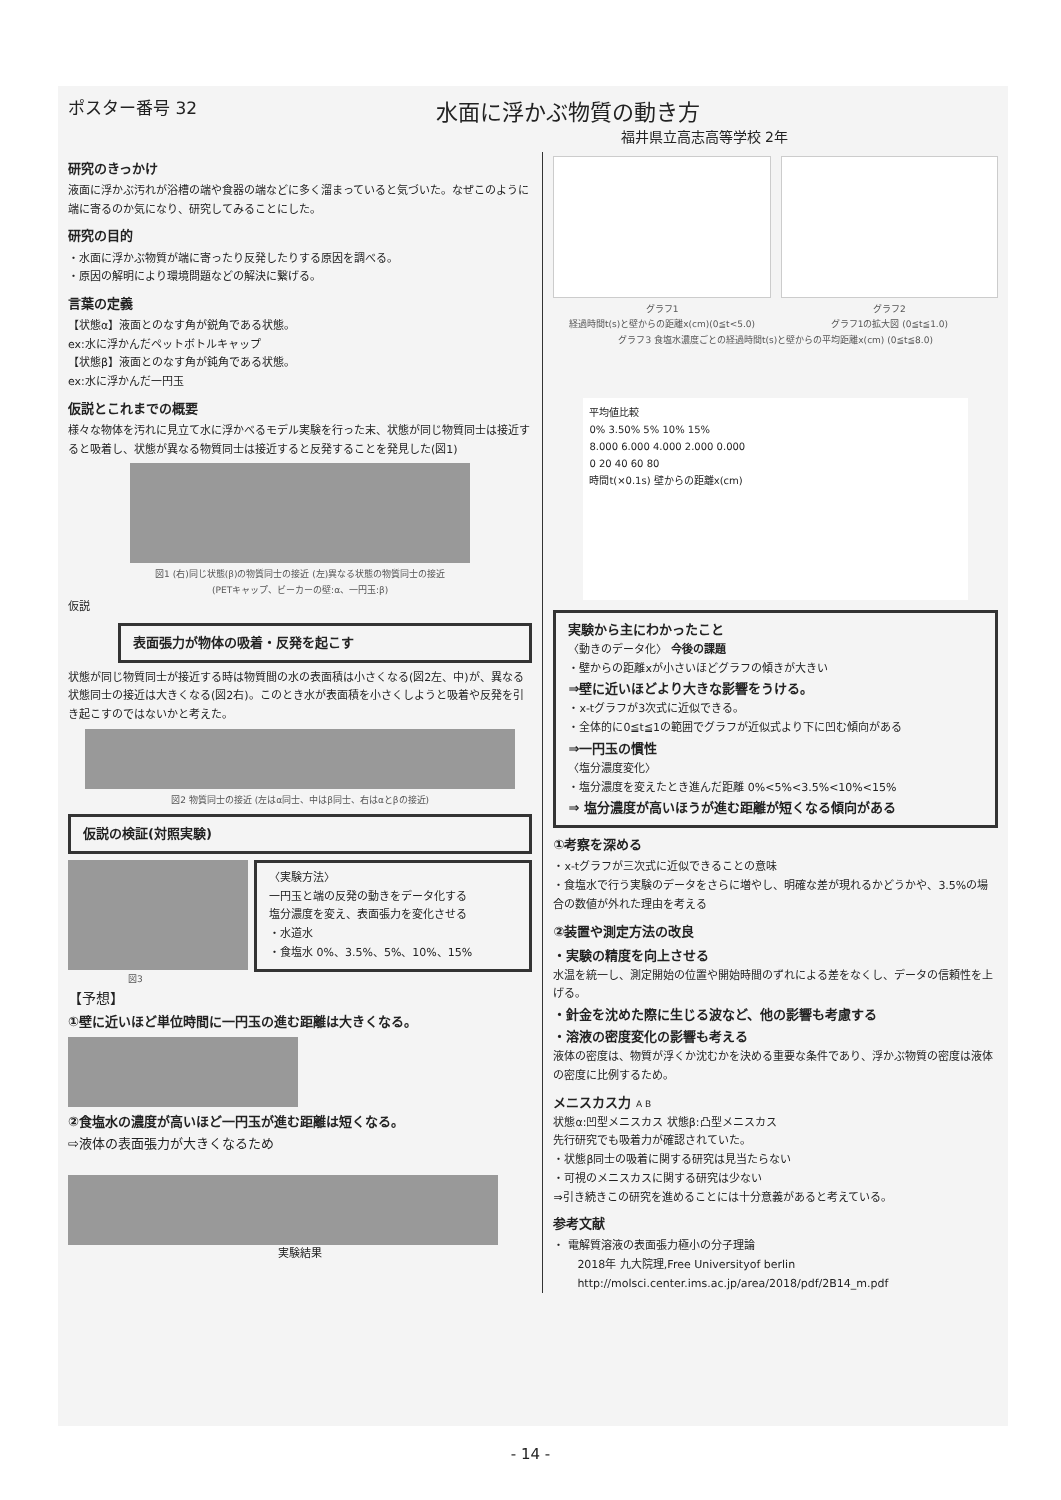ポスター番号 32 水面に浮かぶ物質の動き方
福井県立高志高等学校 2年
研究のきっかけ
液面に浮かぶ汚れが浴槽の端や食器の端などに多く溜まっていると気づいた。なぜこのように端に寄るのか気になり、研究してみることにした。
研究の目的
・水面に浮かぶ物質が端に寄ったり反発したりする原因を調べる。
・原因の解明により環境問題などの解決に繋げる。
言葉の定義
【状態α】液面とのなす角が鋭角である状態。
ex:水に浮かんだペットボトルキャップ
【状態β】液面とのなす角が鈍角である状態。
ex:水に浮かんだ一円玉
仮説とこれまでの概要
様々な物体を汚れに見立て水に浮かべるモデル実験を行った末、状態が同じ物質同士は接近すると吸着し、状態が異なる物質同士は接近すると反発することを発見した(図1)
図1 (右)同じ状態(β)の物質同士の接近 (左)異なる状態の物質同士の接近
(PETキャップ、ビーカーの壁:α、一円玉:β)
仮説
表面張力が物体の吸着・反発を起こす
状態が同じ物質同士が接近する時は物質間の水の表面積は小さくなる(図2左、中)が、異なる状態同士の接近は大きくなる(図2右)。このとき水が表面積を小さくしようと吸着や反発を引き起こすのではないかと考えた。
図2 物質同士の接近 (左はα同士、中はβ同士、右はαとβの接近)
仮説の検証(対照実験)
〈実験方法〉
一円玉と端の反発の動きをデータ化する
塩分濃度を変え、表面張力を変化させる
・水道水
・食塩水 0%、3.5%、5%、10%、15%
図3
【予想】
①壁に近いほど単位時間に一円玉の進む距離は大きくなる。
②食塩水の濃度が高いほど一円玉が進む距離は短くなる。
⇨液体の表面張力が大きくなるため
実験結果
グラフ1
経過時間t(s)と壁からの距離x(cm)(0≦t<5.0)
グラフ2
グラフ1の拡大図 (0≦t≦1.0)
グラフ3 食塩水濃度ごとの経過時間t(s)と壁からの平均距離x(cm) (0≦t≦8.0)
平均値比較
0% 3.50% 5% 10% 15%
8.000 6.000 4.000 2.000 0.000
0 20 40 60 80
時間t(×0.1s) 壁からの距離x(cm)
実験から主にわかったこと
〈動きのデータ化〉 今後の課題
・壁からの距離xが小さいほどグラフの傾きが大きい
⇒壁に近いほどより大きな影響をうける。
・x-tグラフが3次式に近似できる。
・全体的に0≦t≦1の範囲でグラフが近似式より下に凹む傾向がある
⇒一円玉の慣性
〈塩分濃度変化〉
・塩分濃度を変えたとき進んだ距離 0%<5%<3.5%<10%<15%
⇒ 塩分濃度が高いほうが進む距離が短くなる傾向がある
①考察を深める
・x-tグラフが三次式に近似できることの意味
・食塩水で行う実験のデータをさらに増やし、明確な差が現れるかどうかや、3.5%の場合の数値が外れた理由を考える
②装置や測定方法の改良
・実験の精度を向上させる
水温を統一し、測定開始の位置や開始時間のずれによる差をなくし、データの信頼性を上げる。
・針金を沈めた際に生じる波など、他の影響も考慮する
・溶液の密度変化の影響も考える
液体の密度は、物質が浮くか沈むかを決める重要な条件であり、浮かぶ物質の密度は液体の密度に比例するため。
メニスカス力 A B
状態α:凹型メニスカス 状態β:凸型メニスカス
先行研究でも吸着力が確認されていた。
・状態β同士の吸着に関する研究は見当たらない
・可視のメニスカスに関する研究は少ない
⇒引き続きこの研究を進めることには十分意義があると考えている。
参考文献
・ 電解質溶液の表面張力極小の分子理論
2018年 九大院理,Free Universityof berlin
http://molsci.center.ims.ac.jp/area/2018/pdf/2B14_m.pdf
- 14 -